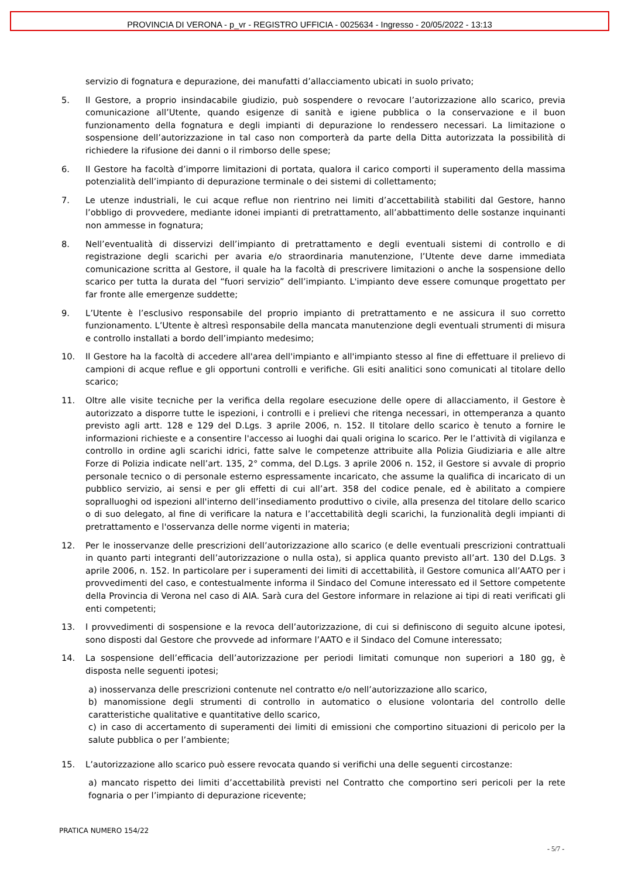PROVINCIA DI VERONA - p_vr - REGISTRO UFFICIA - 0025634 - Ingresso - 20/05/2022 - 13:13
servizio di fognatura e depurazione, dei manufatti d’allacciamento ubicati in suolo privato;
5. Il Gestore, a proprio insindacabile giudizio, può sospendere o revocare l’autorizzazione allo scarico, previa comunicazione all’Utente, quando esigenze di sanità e igiene pubblica o la conservazione e il buon funzionamento della fognatura e degli impianti di depurazione lo rendessero necessari. La limitazione o sospensione dell’autorizzazione in tal caso non comporterà da parte della Ditta autorizzata la possibilità di richiedere la rifusione dei danni o il rimborso delle spese;
6. Il Gestore ha facoltà d’imporre limitazioni di portata, qualora il carico comporti il superamento della massima potenzialità dell’impianto di depurazione terminale o dei sistemi di collettamento;
7. Le utenze industriali, le cui acque reflue non rientrino nei limiti d’accettabilità stabiliti dal Gestore, hanno l’obbligo di provvedere, mediante idonei impianti di pretrattamento, all’abbattimento delle sostanze inquinanti non ammesse in fognatura;
8. Nell’eventualità di disservizi dell’impianto di pretrattamento e degli eventuali sistemi di controllo e di registrazione degli scarichi per avaria e/o straordinaria manutenzione, l’Utente deve darne immediata comunicazione scritta al Gestore, il quale ha la facoltà di prescrivere limitazioni o anche la sospensione dello scarico per tutta la durata del “fuori servizio” dell’impianto. L'impianto deve essere comunque progettato per far fronte alle emergenze suddette;
9. L’Utente è l’esclusivo responsabile del proprio impianto di pretrattamento e ne assicura il suo corretto funzionamento. L’Utente è altresì responsabile della mancata manutenzione degli eventuali strumenti di misura e controllo installati a bordo dell’impianto medesimo;
10. Il Gestore ha la facoltà di accedere all'area dell'impianto e all'impianto stesso al fine di effettuare il prelievo di campioni di acque reflue e gli opportuni controlli e verifiche. Gli esiti analitici sono comunicati al titolare dello scarico;
11. Oltre alle visite tecniche per la verifica della regolare esecuzione delle opere di allacciamento, il Gestore è autorizzato a disporre tutte le ispezioni, i controlli e i prelievi che ritenga necessari, in ottemperanza a quanto previsto agli artt. 128 e 129 del D.Lgs. 3 aprile 2006, n. 152. Il titolare dello scarico è tenuto a fornire le informazioni richieste e a consentire l'accesso ai luoghi dai quali origina lo scarico. Per le l’attività di vigilanza e controllo in ordine agli scarichi idrici, fatte salve le competenze attribuite alla Polizia Giudiziaria e alle altre Forze di Polizia indicate nell’art. 135, 2° comma, del D.Lgs. 3 aprile 2006 n. 152, il Gestore si avvale di proprio personale tecnico o di personale esterno espressamente incaricato, che assume la qualifica di incaricato di un pubblico servizio, ai sensi e per gli effetti di cui all’art. 358 del codice penale, ed è abilitato a compiere sopralluoghi od ispezioni all'interno dell’insediamento produttivo o civile, alla presenza del titolare dello scarico o di suo delegato, al fine di verificare la natura e l’accettabilità degli scarichi, la funzionalità degli impianti di pretrattamento e l'osservanza delle norme vigenti in materia;
12. Per le inosservanze delle prescrizioni dell’autorizzazione allo scarico (e delle eventuali prescrizioni contrattuali in quanto parti integranti dell’autorizzazione o nulla osta), si applica quanto previsto all’art. 130 del D.Lgs. 3 aprile 2006, n. 152. In particolare per i superamenti dei limiti di accettabilità, il Gestore comunica all’AATO per i provvedimenti del caso, e contestualmente informa il Sindaco del Comune interessato ed il Settore competente della Provincia di Verona nel caso di AIA. Sarà cura del Gestore informare in relazione ai tipi di reati verificati gli enti competenti;
13. I provvedimenti di sospensione e la revoca dell’autorizzazione, di cui si definiscono di seguito alcune ipotesi, sono disposti dal Gestore che provvede ad informare l’AATO e il Sindaco del Comune interessato;
14. La sospensione dell’efficacia dell’autorizzazione per periodi limitati comunque non superiori a 180 gg, è disposta nelle seguenti ipotesi;
a) inosservanza delle prescrizioni contenute nel contratto e/o nell’autorizzazione allo scarico,
b) manomissione degli strumenti di controllo in automatico o elusione volontaria del controllo delle caratteristiche qualitative e quantitative dello scarico,
c) in caso di accertamento di superamenti dei limiti di emissioni che comportino situazioni di pericolo per la salute pubblica o per l’ambiente;
15. L’autorizzazione allo scarico può essere revocata quando si verifichi una delle seguenti circostanze:
a) mancato rispetto dei limiti d’accettabilità previsti nel Contratto che comportino seri pericoli per la rete fognaria o per l’impianto di depurazione ricevente;
PRATICA NUMERO 154/22
- 5/7 -